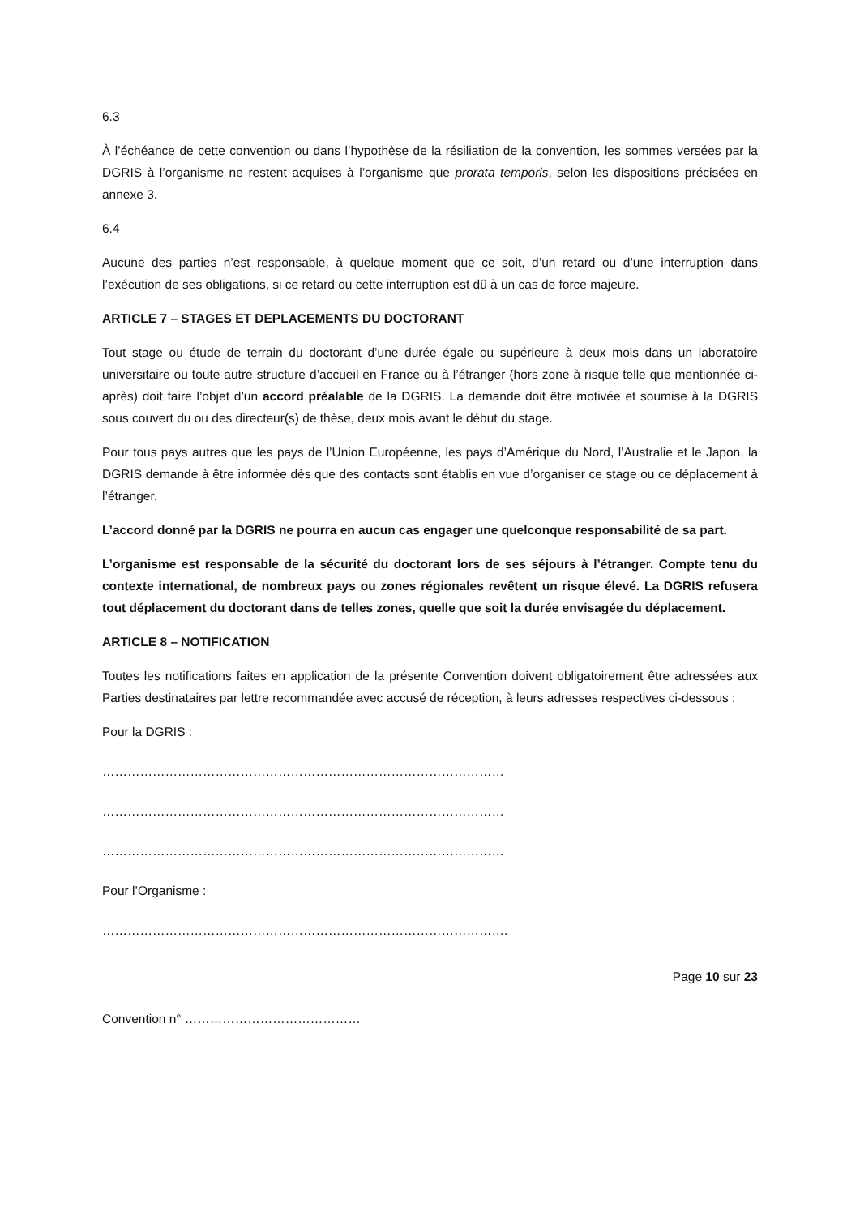6.3
À l’échéance de cette convention ou dans l’hypothèse de la résiliation de la convention, les sommes versées par la DGRIS à l’organisme ne restent acquises à l’organisme que prorata temporis, selon les dispositions précisées en annexe 3.
6.4
Aucune des parties n’est responsable, à quelque moment que ce soit, d’un retard ou d’une interruption dans l’exécution de ses obligations, si ce retard ou cette interruption est dû à un cas de force majeure.
ARTICLE 7 – STAGES ET DEPLACEMENTS DU DOCTORANT
Tout stage ou étude de terrain du doctorant d’une durée égale ou supérieure à deux mois dans un laboratoire universitaire ou toute autre structure d’accueil en France ou à l’étranger (hors zone à risque telle que mentionnée ci-après) doit faire l’objet d’un accord préalable de la DGRIS. La demande doit être motivée et soumise à la DGRIS sous couvert du ou des directeur(s) de thèse, deux mois avant le début du stage.
Pour tous pays autres que les pays de l’Union Européenne, les pays d’Amérique du Nord, l’Australie et le Japon, la DGRIS demande à être informée dès que des contacts sont établis en vue d’organiser ce stage ou ce déplacement à l’étranger.
L’accord donné par la DGRIS ne pourra en aucun cas engager une quelconque responsabilité de sa part.
L’organisme est responsable de la sécurité du doctorant lors de ses séjours à l’étranger. Compte tenu du contexte international, de nombreux pays ou zones régionales revêtent un risque élevé. La DGRIS refusera tout déplacement du doctorant dans de telles zones, quelle que soit la durée envisagée du déplacement.
ARTICLE 8 – NOTIFICATION
Toutes les notifications faites en application de la présente Convention doivent obligatoirement être adressées aux Parties destinataires par lettre recommandée avec accusé de réception, à leurs adresses respectives ci-dessous :
Pour la DGRIS :
……………………………………………………………………………………
……………………………………………………………………………………
……………………………………………………………………………………
Pour l’Organisme :
…………………………………………………………………………………….
Page 10 sur 23
Convention n° ……………………………………